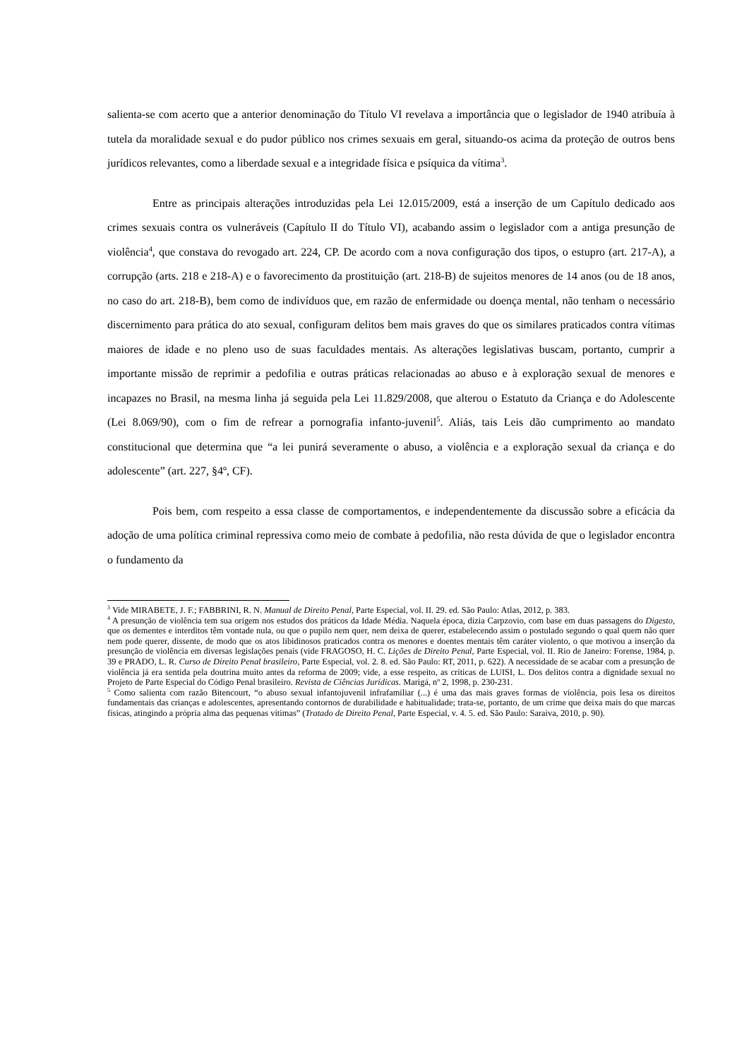salienta-se com acerto que a anterior denominação do Título VI revelava a importância que o legislador de 1940 atribuía à tutela da moralidade sexual e do pudor público nos crimes sexuais em geral, situando-os acima da proteção de outros bens jurídicos relevantes, como a liberdade sexual e a integridade física e psíquica da vítima<sup>3</sup>.
Entre as principais alterações introduzidas pela Lei 12.015/2009, está a inserção de um Capítulo dedicado aos crimes sexuais contra os vulneráveis (Capítulo II do Título VI), acabando assim o legislador com a antiga presunção de violência<sup>4</sup>, que constava do revogado art. 224, CP. De acordo com a nova configuração dos tipos, o estupro (art. 217-A), a corrupção (arts. 218 e 218-A) e o favorecimento da prostituição (art. 218-B) de sujeitos menores de 14 anos (ou de 18 anos, no caso do art. 218-B), bem como de indivíduos que, em razão de enfermidade ou doença mental, não tenham o necessário discernimento para prática do ato sexual, configuram delitos bem mais graves do que os similares praticados contra vítimas maiores de idade e no pleno uso de suas faculdades mentais. As alterações legislativas buscam, portanto, cumprir a importante missão de reprimir a pedofilia e outras práticas relacionadas ao abuso e à exploração sexual de menores e incapazes no Brasil, na mesma linha já seguida pela Lei 11.829/2008, que alterou o Estatuto da Criança e do Adolescente (Lei 8.069/90), com o fim de refrear a pornografia infanto-juvenil<sup>5</sup>. Aliás, tais Leis dão cumprimento ao mandato constitucional que determina que “a lei punirá severamente o abuso, a violência e a exploração sexual da criança e do adolescente” (art. 227, §4º, CF).
Pois bem, com respeito a essa classe de comportamentos, e independentemente da discussão sobre a eficácia da adoção de uma política criminal repressiva como meio de combate à pedofilia, não resta dúvida de que o legislador encontra o fundamento da
<sup>3</sup> Vide MIRABETE, J. F.; FABBRINI, R. N. Manual de Direito Penal, Parte Especial, vol. II. 29. ed. São Paulo: Atlas, 2012, p. 383.
<sup>4</sup> A presunção de violência tem sua origem nos estudos dos práticos da Idade Média. Naquela época, dizia Carpzovio, com base em duas passagens do Digesto, que os dementes e interditos têm vontade nula, ou que o pupilo nem quer, nem deixa de querer, estabelecendo assim o postulado segundo o qual quem não quer nem pode querer, dissente, de modo que os atos libidinosos praticados contra os menores e doentes mentais têm caráter violento, o que motivou a inserção da presunção de violência em diversas legislações penais (vide FRAGOSO, H. C. Lições de Direito Penal, Parte Especial, vol. II. Rio de Janeiro: Forense, 1984, p. 39 e PRADO, L. R. Curso de Direito Penal brasileiro, Parte Especial, vol. 2. 8. ed. São Paulo: RT, 2011, p. 622). A necessidade de se acabar com a presunção de violência já era sentida pela doutrina muito antes da reforma de 2009; vide, a esse respeito, as críticas de LUISI, L. Dos delitos contra a dignidade sexual no Projeto de Parte Especial do Código Penal brasileiro. Revista de Ciências Jurídicas. Marigá, nº 2, 1998, p. 230-231.
<sup>5</sup> Como salienta com razão Bitencourt, “o abuso sexual infantojuvenil infrafamiliar (...) é uma das mais graves formas de violência, pois lesa os direitos fundamentais das crianças e adolescentes, apresentando contornos de durabilidade e habitualidade; trata-se, portanto, de um crime que deixa mais do que marcas físicas, atingindo a própria alma das pequenas vítimas” (Tratado de Direito Penal, Parte Especial, v. 4. 5. ed. São Paulo: Saraiva, 2010, p. 90).